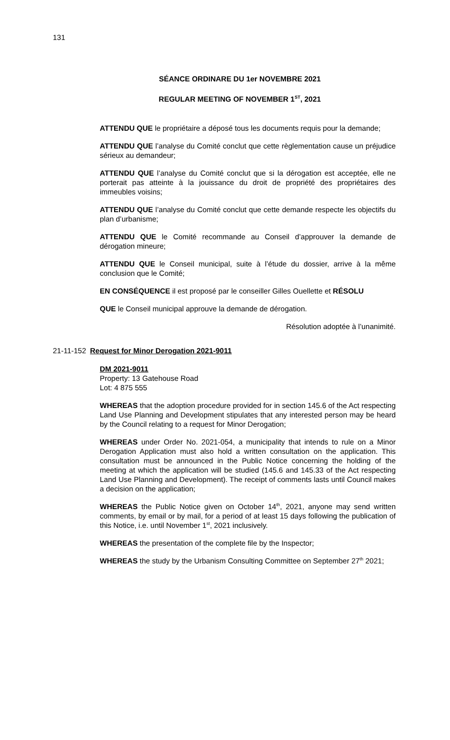131
SÉANCE ORDINARE DU 1er NOVEMBRE 2021
REGULAR MEETING OF NOVEMBER 1<sup>ST</sup>, 2021
ATTENDU QUE le propriétaire a déposé tous les documents requis pour la demande;
ATTENDU QUE l’analyse du Comité conclut que cette règlementation cause un préjudice sérieux au demandeur;
ATTENDU QUE l’analyse du Comité conclut que si la dérogation est acceptée, elle ne porterait pas atteinte à la jouissance du droit de propriété des propriétaires des immeubles voisins;
ATTENDU QUE l’analyse du Comité conclut que cette demande respecte les objectifs du plan d’urbanisme;
ATTENDU QUE le Comité recommande au Conseil d’approuver la demande de dérogation mineure;
ATTENDU QUE le Conseil municipal, suite à l’étude du dossier, arrive à la même conclusion que le Comité;
EN CONSÉQUENCE il est proposé par le conseiller Gilles Ouellette et RÉSOLU
QUE le Conseil municipal approuve la demande de dérogation.
Résolution adoptée à l’unanimité.
21-11-152 Request for Minor Derogation 2021-9011
DM 2021-9011
Property: 13 Gatehouse Road
Lot: 4 875 555
WHEREAS that the adoption procedure provided for in section 145.6 of the Act respecting Land Use Planning and Development stipulates that any interested person may be heard by the Council relating to a request for Minor Derogation;
WHEREAS under Order No. 2021-054, a municipality that intends to rule on a Minor Derogation Application must also hold a written consultation on the application. This consultation must be announced in the Public Notice concerning the holding of the meeting at which the application will be studied (145.6 and 145.33 of the Act respecting Land Use Planning and Development). The receipt of comments lasts until Council makes a decision on the application;
WHEREAS the Public Notice given on October 14<sup>th</sup>, 2021, anyone may send written comments, by email or by mail, for a period of at least 15 days following the publication of this Notice, i.e. until November 1<sup>st</sup>, 2021 inclusively.
WHEREAS the presentation of the complete file by the Inspector;
WHEREAS the study by the Urbanism Consulting Committee on September 27<sup>th</sup> 2021;